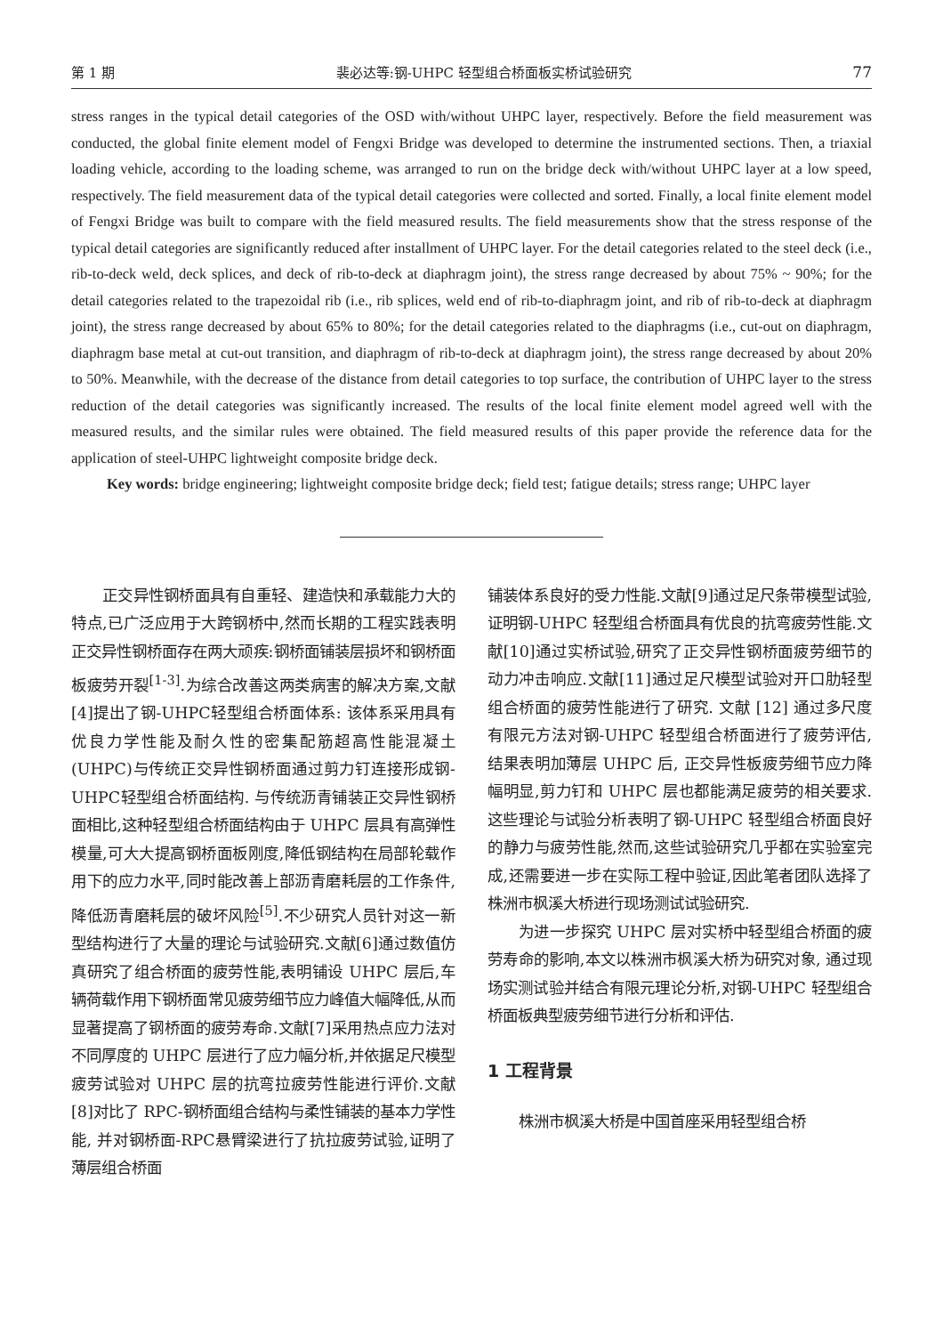第 1 期 裴必达等:钢-UHPC 轻型组合桥面板实桥试验研究 77
stress ranges in the typical detail categories of the OSD with/without UHPC layer, respectively. Before the field measurement was conducted, the global finite element model of Fengxi Bridge was developed to determine the instrumented sections. Then, a triaxial loading vehicle, according to the loading scheme, was arranged to run on the bridge deck with/without UHPC layer at a low speed, respectively. The field measurement data of the typical detail categories were collected and sorted. Finally, a local finite element model of Fengxi Bridge was built to compare with the field measured results. The field measurements show that the stress response of the typical detail categories are significantly reduced after installment of UHPC layer. For the detail categories related to the steel deck (i.e., rib-to-deck weld, deck splices, and deck of rib-to-deck at diaphragm joint), the stress range decreased by about 75% ~ 90%; for the detail categories related to the trapezoidal rib (i.e., rib splices, weld end of rib-to-diaphragm joint, and rib of rib-to-deck at diaphragm joint), the stress range decreased by about 65% to 80%; for the detail categories related to the diaphragms (i.e., cut-out on diaphragm, diaphragm base metal at cut-out transition, and diaphragm of rib-to-deck at diaphragm joint), the stress range decreased by about 20% to 50%. Meanwhile, with the decrease of the distance from detail categories to top surface, the contribution of UHPC layer to the stress reduction of the detail categories was significantly increased. The results of the local finite element model agreed well with the measured results, and the similar rules were obtained. The field measured results of this paper provide the reference data for the application of steel-UHPC lightweight composite bridge deck.
Key words: bridge engineering; lightweight composite bridge deck; field test; fatigue details; stress range; UHPC layer
正交异性钢桥面具有自重轻、建造快和承载能力大的特点,已广泛应用于大跨钢桥中,然而长期的工程实践表明正交异性钢桥面存在两大顽疾:钢桥面铺装层损坏和钢桥面板疲劳开裂<sup>[1-3]</sup>.为综合改善这两类病害的解决方案,文献[4]提出了钢-UHPC轻型组合桥面体系: 该体系采用具有优良力学性能及耐久性的密集配筋超高性能混凝土(UHPC)与传统正交异性钢桥面通过剪力钉连接形成钢-UHPC轻型组合桥面结构. 与传统沥青铺装正交异性钢桥面相比,这种轻型组合桥面结构由于 UHPC 层具有高弹性模量,可大大提高钢桥面板刚度,降低钢结构在局部轮载作用下的应力水平,同时能改善上部沥青磨耗层的工作条件,降低沥青磨耗层的破坏风险<sup>[5]</sup>.不少研究人员针对这一新型结构进行了大量的理论与试验研究.文献[6]通过数值仿真研究了组合桥面的疲劳性能,表明铺设 UHPC 层后,车辆荷载作用下钢桥面常见疲劳细节应力峰值大幅降低,从而显著提高了钢桥面的疲劳寿命.文献[7]采用热点应力法对不同厚度的 UHPC 层进行了应力幅分析,并依据足尺模型疲劳试验对 UHPC 层的抗弯拉疲劳性能进行评价.文献[8]对比了 RPC-钢桥面组合结构与柔性铺装的基本力学性能, 并对钢桥面-RPC悬臂梁进行了抗拉疲劳试验,证明了薄层组合桥面
铺装体系良好的受力性能.文献[9]通过足尺条带模型试验,证明钢-UHPC 轻型组合桥面具有优良的抗弯疲劳性能.文献[10]通过实桥试验,研究了正交异性钢桥面疲劳细节的动力冲击响应.文献[11]通过足尺模型试验对开口肋轻型组合桥面的疲劳性能进行了研究. 文献 [12] 通过多尺度有限元方法对钢-UHPC 轻型组合桥面进行了疲劳评估, 结果表明加薄层 UHPC 后, 正交异性板疲劳细节应力降幅明显,剪力钉和 UHPC 层也都能满足疲劳的相关要求.这些理论与试验分析表明了钢-UHPC 轻型组合桥面良好的静力与疲劳性能,然而,这些试验研究几乎都在实验室完成,还需要进一步在实际工程中验证,因此笔者团队选择了株洲市枫溪大桥进行现场测试试验研究.
为进一步探究 UHPC 层对实桥中轻型组合桥面的疲劳寿命的影响,本文以株洲市枫溪大桥为研究对象, 通过现场实测试验并结合有限元理论分析,对钢-UHPC 轻型组合桥面板典型疲劳细节进行分析和评估.
1 工程背景
株洲市枫溪大桥是中国首座采用轻型组合桥